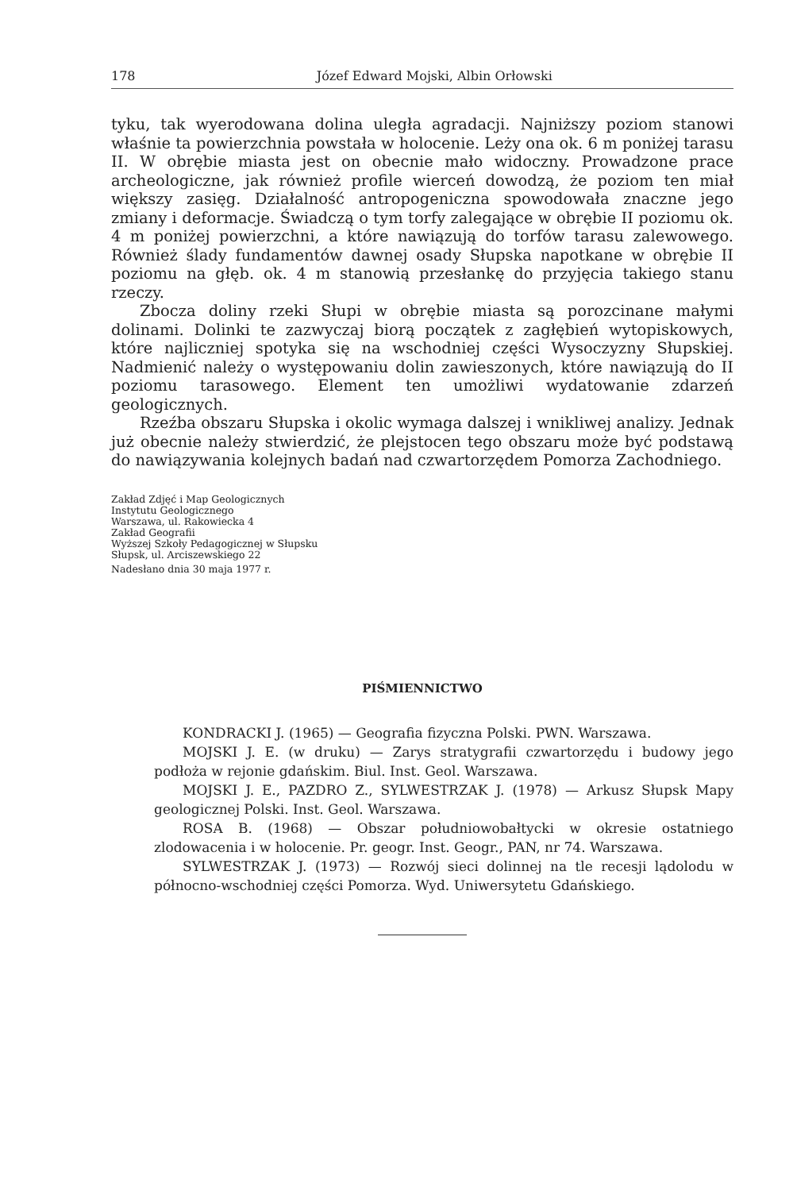178 Józef Edward Mojski, Albin Orłowski
tyku, tak wyerodowana dolina uległa agradacji. Najniższy poziom stanowi właśnie ta powierzchnia powstała w holocenie. Leży ona ok. 6 m poniżej tarasu II. W obrębie miasta jest on obecnie mało widoczny. Prowadzone prace archeologiczne, jak również profile wierceń dowodzą, że poziom ten miał większy zasięg. Działalność antropogeniczna spowodowała znaczne jego zmiany i deformacje. Świadczą o tym torfy zalegające w obrębie II poziomu ok. 4 m poniżej powierzchni, a które nawiązują do torfów tarasu zalewowego. Również ślady fundamentów dawnej osady Słupska napotkane w obrębie II poziomu na głęb. ok. 4 m stanowią przesłankę do przyjęcia takiego stanu rzeczy.
Zbocza doliny rzeki Słupi w obrębie miasta są porozcinane małymi dolinami. Dolinki te zazwyczaj biorą początek z zagłębień wytopiskowych, które najliczniej spotyka się na wschodniej części Wysoczyzny Słupskiej. Nadmienić należy o występowaniu dolin zawieszonych, które nawiązują do II poziomu tarasowego. Element ten umożliwi wydatowanie zdarzeń geologicznych.
Rzeźba obszaru Słupska i okolic wymaga dalszej i wnikliwej analizy. Jednak już obecnie należy stwierdzić, że plejstocen tego obszaru może być podstawą do nawiązywania kolejnych badań nad czwartorzędem Pomorza Zachodniego.
Zakład Zdjęć i Map Geologicznych
Instytutu Geologicznego
Warszawa, ul. Rakowiecka 4
Zakład Geografii
Wyższej Szkoły Pedagogicznej w Słupsku
Słupsk, ul. Arciszewskiego 22
Nadesłano dnia 30 maja 1977 r.
PIŚMIENNICTWO
KONDRACKI J. (1965) — Geografia fizyczna Polski. PWN. Warszawa.
MOJSKI J. E. (w druku) — Zarys stratygrafii czwartorzędu i budowy jego podłoża w rejonie gdańskim. Biul. Inst. Geol. Warszawa.
MOJSKI J. E., PAZDRO Z., SYLWESTRZAK J. (1978) — Arkusz Słupsk Mapy geologicznej Polski. Inst. Geol. Warszawa.
ROSA B. (1968) — Obszar południowobałtycki w okresie ostatniego zlodowacenia i w holocenie. Pr. geogr. Inst. Geogr., PAN, nr 74. Warszawa.
SYLWESTRZAK J. (1973) — Rozwój sieci dolinnej na tle recesji lądolodu w północno-wschodniej części Pomorza. Wyd. Uniwersytetu Gdańskiego.